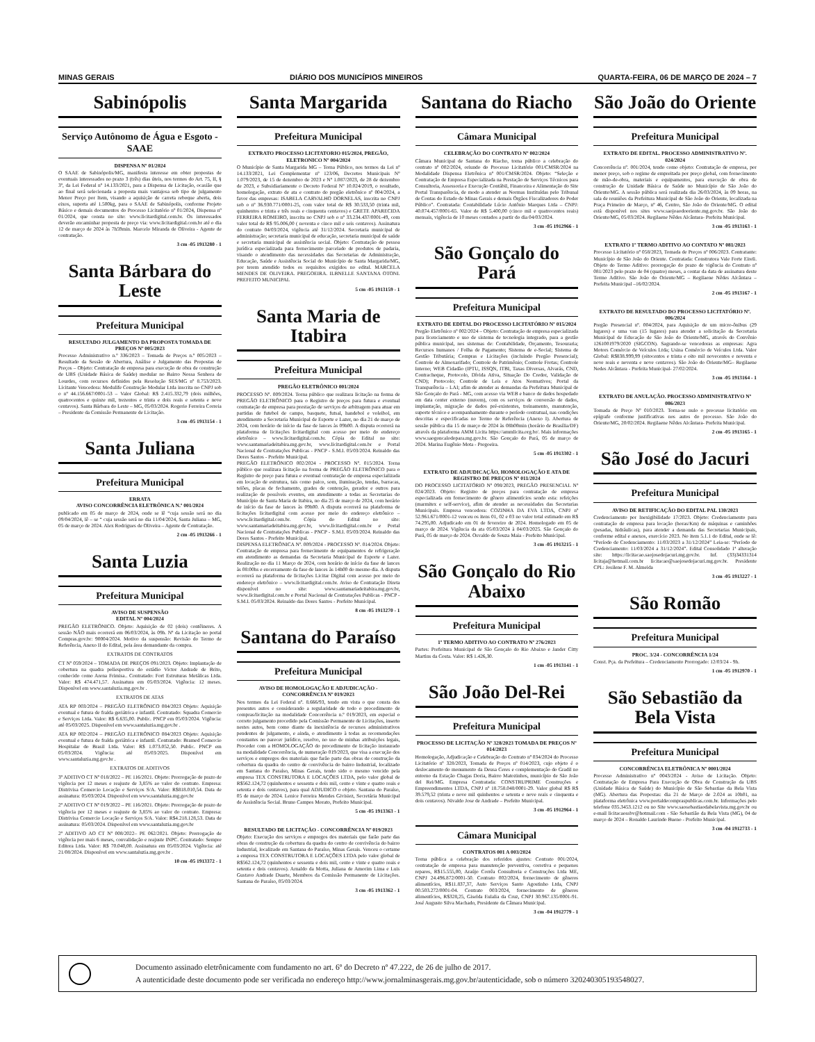MINAS GERAIS DIÁRIO DOS MUNICÍPIOS MINEIROS QUARTA-FEIRA, 06 DE MARÇO DE 2024 – 7
Sabinópolis
Serviço Autônomo de Água e Esgoto - SAAE
DISPENSA Nº 01/2024
O SAAE de Sabinópolis/MG, manifesta interesse em obter propostas de eventuais interessados no prazo 3 (três) dias úteis, nos termos do Art. 75, II, § 3º, da Lei Federal nº 14.133/2021, para a Dispensa de Licitação, ocasião que ao final será selecionada a proposta mais vantajosa sob tipo de julgamento Menor Preço por Item, visando a aquisição de carreta reboque aberta, dois eixos, suporta até 1.500kg, para o SAAE de Sabinópolis, conforme Projeto Básico e demais documentos do Processo Licitatório nº 01/2024, Dispensa nº 01/2024, que consta no site: www.licitardigital.com.br. Os interessados deverão encaminhar proposta de preço via: www.licitardigital.com.br até o dia 12 de março de 2024 às 7h59min. Marcelo Miranda de Oliveira - Agente de contratação.
3 cm -05 1913280 - 1
Santa Bárbara do Leste
Prefeitura Municipal
RESULTADO JULGAMENTO DA PROPOSTA TOMADA DE PREÇOS Nº 005/2023
Processo Administrativo n.º 336/2023 – Tomada de Preços n.º 005/2023 – Resultado da Sessão de Abertura, Análise e Julgamento das Propostas de Preços – Objeto: Contratação de empresa para execução de obra de construção de UBS (Unidade Básica de Saúde) modular no Bairro Nossa Senhora de Lourdes, com recursos definidos pela Resolução SES/MG nº 8.753/2023. Licitante Vencedora: Modulife Construção Modular Ltda inscrita no CNPJ sob o nº 44.156.667/0001-53 – Valor Global: R$ 2.415.332,79 (dois milhões, quatrocentos e quinze mil, trezentos e trinta e dois reais e setenta e nove centavos). Santa Bárbara do Leste – MG, 05/03/2024. Rogerio Ferreira Correia – Presidente da Comissão Permanente de Licitação.
3 cm -05 1913154 - 1
Santa Juliana
Prefeitura Municipal
ERRATA
AVISO CONCORRÊNCIA ELETRÔNICA N.º 001/2024
publicado em 05 de março de 2024, onde se lê “cuja sessão será no dia 09/04/2024, lê – se “ cuja sessão será no dia 11/04/2024, Santa Juliana – MG, 05 de março de 2024. Alex Rodrigues de Oliveira – Agente de Contratação.
2 cm -05 1913266 - 1
Santa Luzia
Prefeitura Municipal
AVISO DE SUSPENSÃO
EDITAL Nº 004/2024
PREGÃO ELETRÔNICO. Objeto: Aquisição de 02 (dois) contêineres. A sessão NÃO mais ocorrerá em 06/03/2024, às 09h. Nº da Licitação no portal Compras.gov.br: 90004/2024. Motivo da suspensão: Revisão do Termo de Referência, Anexo II do Edital, pela área demandante da compra.
EXTRATOS DE CONTRATOS
CT Nº 059/2024 – TOMADA DE PREÇOS 091/2023. Objeto: Implantação de cobertura na quadra poliesportiva do estádio Victor Andrade de Brito, conhecido como Arena Frimisa.. Contratado: Fort Estruturas Metálicas Ltda. Valor: R$ 474.471,57. Assinatura em 05/03/2024. Vigência: 12 meses. Disponível em www.santaluzia.mg.gov.br .
EXTRATOS DE ATAS
ATA RP 003/2024 – PREGÃO ELETRÔNICO 084/2023 Objeto: Aquisição eventual e futura de fralda geriátrica e infantil. Contratado: Squadra Comercio e Serviços Ltda. Valor: R$ 6.635,00. Public. PNCP em 05/03/2024. Vigência: até 05/03/2025. Disponível em www.santaluzia.mg.gov.br .
ATA RP 002/2024 – PREGÃO ELETRÔNICO 084/2023 Objeto: Aquisição eventual e futura de fralda geriátrica e infantil. Contratado: Bramed Comercio Hospitalar do Brasil Ltda. Valor: R$ 1.073.052,50. Public. PNCP em 05/03/2024. Vigência: até 05/03/2025. Disponível em www.santaluzia.mg.gov.br .
EXTRATOS DE ADITIVOS
3º ADITIVO CT Nº 018/2022 – PE 116/2021. Objeto: Prorrogação de prazo de vigência por 12 meses e reajuste de 3,85% ao valor do contrato. Empresa: Distrivisa Comercio Locação e Serviços S/A. Valor: R$818.010,54. Data de assinatura: 05/03/2024. Disponível em www.santaluzia.mg.gov.br
2º ADITIVO CT Nº 019/2022 – PE 116/2021. Objeto: Prorrogação de prazo de vigência por 12 meses e reajuste de 3,85% ao valor do contrato. Empresa: Distrivisa Comercio Locação e Serviços S/A. Valor: R$4.218.128,53. Data de assinatura: 05/03/2024. Disponível em www.santaluzia.mg.gov.br
2º ADITIVO AO CT Nº 008/2022– PE 062/2021. Objeto: Prorrogação de vigência por mais 6 meses, convalidação e reajuste INPC. Contratado: Sempre Editora Ltda. Valor: R$ 70.040,00. Assinatura em 05/03/2024. Vigência: até 21/08/2024. Disponível em www.santaluzia.mg.gov.br .
10 cm -05 1913372 - 1
Santa Margarida
Prefeitura Municipal
EXTRATO PROCESSO LICITATORIO 015/2024, PREGÃO, ELETRONICO Nº 004/2024
O Município de Santa Margarida MG – Torna Público, nos termos da Lei nº 14.133/2021, Lei Complementar nº 123/06, Decretos Municipais Nº 1.079/2023, de 15 de dezembro de 2023 e Nº 1.087/2023, de 28 de dezembro de 2023, e Subsidiariamente o Decreto Federal Nº 10.024/2019, o resultado, homologação, extrato de ata e contrato do pregão eletrônico nº 004/2024, a favor das empresas: ISABELA CARVALHO DORNELAS, inscrita no CNPJ sob o nº 36.930.771/0001-25, com valor total de R$ 30.533,50 (trinta mil, quinhentos e trinta e três reais e cinquenta centavos) e GRETE APARECIDA FERREIRA ROMEIRO, inscrita no CNPJ sob o nº 33.234.437/0001-49, com valor total de R$ 95.006,00 ( noventa e cinco mil e seis centavos). Assinatura do contrato 04/03/2024, vigência até 31/12/2024. Secretaria municipal de administração; secretaria municipal de educação, secretaria municipal de saúde e secretaria municipal de assistência social. Objeto: Contratação de pessoa jurídica especializada para fornecimento parcelado de produtos de padaria, visando o atendimento das necessidades das Secretarias de Administração, Educação, Saúde e Assistência Social do Município de Santa Margarida/MG, por terem atendido todos os requisitos exigidos no edital. MARCELA MENDES DE OLIVEIRA. PREGOEIRA. ILBNELLE SANTANA OTONI. PREFEITO MUNICIPAL
5 cm -05 1913159 - 1
Santa Maria de Itabira
Prefeitura Municipal
PREGÃO ELETRÔNICO 001/2024
PROCESSO Nº. 009/2024. Torna público que realizara licitação na forma de PREGÃO ELETRÔNICO para o Registro de preços para futura e eventual contratação de empresa para prestação de serviços de arbitragem para atuar em partidas de futebol de campo, basquete, futsal, handebol e voleibol, em atendimento a Secretaria Municipal de Esporte e Lazer, no dia 21 de março de 2024, com horário de início da fase de lances às 09h00. A disputa ocorrerá na plataforma de licitações licitardigital com acesso por meio do endereço eletrônico – www.licitardigital.com.br. Cópia do Edital no site: www.santamariadeitabira.mg.gov.br, www.licitardigital.com.br e Portal Nacional de Contratações Publicas - PNCP - S.M.I. 05/03/2024. Reinaldo das Dores Santos - Prefeito Municipal.
PREGÃO ELETRÔNICO 002/2024 - PROCESSO Nº. 015/2024. Torna público que realizara licitação na forma de PREGÃO ELETRÔNICO para o Registro de preço para futura e eventual contratação de empresa especializada em locação de estrutura, tais como palco, som, iluminação, tendas, barracas, telões, placas de fechamento, grades de contenção, gerador e outros para realização de possíveis eventos, em atendimento a todas as Secretarias do Município de Santa Maria de Itabira, no dia 25 de março de 2024, com horário de início da fase de lances às 09h00. A disputa ocorrerá na plataforma de licitações licitardigital com acesso por meio do endereço eletrônico – www.licitardigital.com.br. Cópia do Edital no site: www.santamariadeitabira.mg.gov.br, www.licitardigital.com.br e Portal Nacional de Contratações Publicas - PNCP - S.M.I. 05/03/2024. Reinaldo das Dores Santos - Prefeito Municipal.
DISPENSA ELETRÔNICA Nº. 009/2024 - PROCESSO Nº. 014/2024. Objeto: Contratação de empresa para fornecimento de equipamentos de refrigeração em atendimento as demandas da Secretaria Municipal de Esporte e Lazer. Realização no dia 11 Março de 2024, com horário de início da fase de lances às 08:00hs e encerramento da fase de lances às 14h00 do mesmo dia. A disputa ocorrerá na plataforma de licitações Licitar Digital com acesso por meio do endereço eletrônico – www.licitardigital.com.br. Aviso de Contratação Direta disponível no site: www.santamariadeitabira.mg.gov.br, www.licitardigital.com.br e Portal Nacional de Contratações Publicas - PNCP - S.M.I. 05/03/2024. Reinaldo das Dores Santos - Prefeito Municipal.
8 cm -05 1913270 - 1
Santana do Paraíso
Prefeitura Municipal
AVISO DE HOMOLOGAÇÃO E ADJUDICAÇÃO - CONCORRÊNCIA Nº 019/2023
Nos termos da Lei Federal nº. 8.666/93, tendo em vista o que consta dos presentes autos e considerando a regularidade de todo o procedimento de compras/licitação na modalidade Concorrência n.º 019/2023, em especial o correto julgamento procedido pela Comissão Permanente de Licitações, inserto nestes autos, bem como diante da inexistência de recursos administrativos pendentes de julgamento, e ainda, o atendimento à todas as recomendações constantes no parecer jurídico, resolvo, no uso de minhas atribuições legais, Proceder com a HOMOLOGAÇÃO do procedimento de licitação instaurado na modalidade Concorrência, de numeração 019/2023, que visa a execução dos serviços e empregos dos materiais que farão parte das obras de construção da cobertura da quadra do centro de convivência do bairro Industrial, localizado em Santana do Paraíso, Minas Gerais, tendo sido o mesmo vencido pela empresa TEX CONSTRUTORA E LOCAÇÕES LTDA, pelo valor global de R$562.124,72 (quinhentos e sessenta e dois mil, cento e vinte e quatro reais e setenta e dois centavos), para qual ADJUDICO o objeto. Santana do Paraíso, 05 de março de 2024. Lenice Ferreira Mendes Givisiez, Secretária Municipal de Assistência Social. Bruno Campos Morato, Prefeito Municipal.
5 cm -05 1913363 - 1
RESULTADO DE LICITAÇÃO - CONCORRÊNCIA Nº 019/2023
Objeto: Execução dos serviços e empregos dos materiais que farão parte das obras de construção da cobertura da quadra do centro de convivência do bairro Industrial, localizado em Santana do Paraíso, Minas Gerais. Venceu o certame a empresa TEX CONSTRUTORA E LOCAÇÕES LTDA pelo valor global de R$562.124,72 (quinhentos e sessenta e dois mil, cento e vinte e quatro reais e setenta e dois centavos). Arnaldo da Motta, Juliana de Amorim Lima e Luis Gustavo Andrade Duarte, Membros da Comissão Permanente de Licitações. Santana do Paraíso, 05/03/2024.
3 cm -05 1913362 - 1
Santana do Riacho
Câmara Municipal
CELEBRAÇÃO DO CONTRATO Nº 002/2024
Câmara Municipal de Santana do Riacho, torna público a celebração do contrato nº 002/2024, oriundo do Processo Licitatório 001/CMSR/2024 na Modalidade Dispensa Eletrônica nº 001/CMSR/2024. Objeto: “Seleção e Contratação de Empresa Especializada na Prestação de Serviços Técnicos para Consultoria, Assessoria e Execução Contábil, Financeira e Alimentação do Site Portal Transparência, de modo a atender as Normas Instituídas pelo Tribunal de Contas do Estado de Minas Gerais e demais Órgãos Fiscalizadores do Poder Público”. Contratada: Contabilidade Lúcio Antônio Marques Ltda – CNPJ: 40.074.457/0001-65. Valor de R$ 5.400,00 (cinco mil e quatrocentos reais) mensais, vigência de 10 meses contados a partir do dia 04/03/2024.
3 cm -05 1912966 - 1
São Gonçalo do Pará
Prefeitura Municipal
EXTRATO DE EDITAL DO PROCESSO LICITATÓRIO Nº 015/2024
Pregão Eletrônico nº 002/2024 – Objeto: Contratação de empresa especializada para licenciamento e uso de sistema de tecnologia integrado, para a gestão pública municipal, nos sistemas de: Contabilidade, Orçamento, Tesouraria; Recursos humanos / Folha de Pagamento; Sistema de e-Social; Sistema de Gestão Tributária; Compras e Licitações (incluindo Pregão Presencial); Controle de Almoxarifado; Controle de Patrimônio; Controle Frotas; Controle Interno; WEB Cidadão (IPTU, ISSQN, ITBI, Taxas Diversas, Alvarás, CND, Contracheque, Protocolo, Dívida Ativa, Situação Do Credor, Validação de CND); Protocolo; Controle de Leis e Atos Normativos; Portal da Transparência – LAI; afim de atender as demandas da Prefeitura Municipal de São Gonçalo do Pará - MG, com acesso via WEB e banco de dados hospedado em data center externo (nuvem), com os serviços de conversão de dados, implantação, migração de dados pré-existentes, treinamento, manutenção, suporte técnico e acompanhamento durante o período contratual, nas condições descritas e especificadas no Termo de Referência (Anexo I). Abertura de sessão pública dia 15 de março de 2024 às 08h00min (horário de Brasília/DF) através da plataforma AMM Licita https://ammlicita.org.br/. Mais informações www.saogoncalodopara.mg.gov.br. São Gonçalo do Pará, 05 de março de 2024. Marina Eugênio Mota - Pregoeira.
5 cm -05 1913302 - 1
EXTRATO DE ADJUDICAÇÃO, HOMOLOGAÇÃO E ATA DE REGISTRO DE PREÇOS Nº 011/2024
DO PROCESSO LICITATÓRIO Nº 098/2023, PREGÃO PRESENCIAL Nº 024/2023. Objeto: Registro de preços para contratação de empresa especializada em fornecimento de gênero alimentícios sendo esta: refeições (marmitex e self-service), afim de atender as necessidades das Secretarias Municipais. Empresa vencedora: COZINHA DA EVA LTDA, CNPJ nº 52.961.671/0001-12 venceu os itens 01, 02 e 03 no valor total estimado em R$ 74.295,00. Adjudicado em 01 de fevereiro de 2024. Homologado em 05 de março de 2024. Vigência da ata 05/03/2024 à 04/03/2025. São Gonçalo do Pará, 05 de março de 2024. Osvaldo de Souza Maia - Prefeito Municipal.
3 cm -05 1913215 - 1
São Gonçalo do Rio Abaixo
Prefeitura Municipal
1º TERMO ADITIVO AO CONTRATO Nº 276/2023
Partes: Prefeitura Municipal de São Gonçalo do Rio Abaixo e Jander Citty Martins da Costa. Valor: R$ 1.426,30.
1 cm -05 1913141 - 1
São João Del-Rei
Prefeitura Municipal
PROCESSO DE LICITAÇÃO Nº 328/2023 TOMADA DE PREÇOS Nº 014/2023
Homologação, Adjudicação e Celebração do Contrato nº 034/2024 do Processo Licitatório nº 328/2023, Tomada de Preços nº 014/2023, cujo objeto é o deslocamento do monumento da Deusa Ceres e complementação do Gradil no entorno da Estação Chagas Doria, Bairro Matozinhos, município de São João del Rei/MG. Empresa Contratada: CONSTRUPRIME Construções e Empreendimentos LTDA, CNPJ nº 18.758.048/0001-29. Valor global R$ R$ 39.579,52 (trinta e nove mil quinhentos e setenta e nove reais e cinquenta e dois centavos). Nivaldo Jose de Andrade – Prefeito Municipal.
3 cm -05 1912964 - 1
Câmara Municipal
CONTRATOS 001 A 003/2024
Torna pública a celebração dos referidos ajustes: Contrato 001/2024, contratação de empresa para manutenção preventiva, corretiva e pequenos reparos, R$15.555,00, Araújo Corrêa Consultoria e Construções Ltda ME, CNPJ 24.496.872/0001-50. Contrato 002/2024, fornecimento de gêneros alimentícios, R$11.837,37, Auto Serviços Santo Agostinho Ltda, CNPJ 00.503.272/0001-04. Contrato 003/2024, fornecimento de gêneros alimentícios, R$328,25, Giselda Eulalia da Cruz, CNPJ 30.967.135/0001-91. José Augusto Silva Machado, Presidente da Câmara Municipal.
3 cm -04 1912779 - 1
São João do Oriente
Prefeitura Municipal
EXTRATO DE EDITAL. PROCESSO ADMINISTRATIVO Nº. 024/2024
Concorrência nº. 001/2024, tendo como objeto: Contratação de empresa, por menor preço, sob o regime de empreitada por preço global, com fornecimento de mão-de-obra, materiais e equipamentos, para execução de obra de construção de Unidade Básica de Saúde no Município de São João do Oriente/MG. A sessão pública será realizada dia 26/03/2024, às 09 horas, na sala de reuniões da Prefeitura Municipal de São João do Oriente, localizada na Praça Primeiro de Março, nº 46, Centro, São João do Oriente/MG. O edital está disponível nos sites www.saojoaodooriente.mg.gov.br. São João do Oriente/MG, 05/03/2024. Regilaene Nêdes Alcântara- Prefeita Municipal.
3 cm -05 1913163 - 1
EXTRATO 1º TERMO ADITIVO AO CONTATO Nº 081/2023
Processo Licitatório nº 058/2023, Tomada de Preços nº 006/2023. Contratante: Município de São João do Oriente. Contratada: Construtora Vale Forte Eireli. Objeto do Termo Aditivo: prorrogação do prazo de vigência do Contrato nº 081/2023 pelo prazo de 04 (quatro) meses, a contar da data de assinatura deste Termo Aditivo. São João do Oriente/MG – Regilaene Nêdes Alcântara – Prefeita Municipal –16/02/2024.
2 cm -05 1913167 - 1
EXTRATO DE RESULTADO DO PROCESSO LICITATÓRIO Nº. 006/2024
Pregão Presencial nº. 004/2024, para Aquisição de um micro-ônibus (29 lugares) e uma van (15 lugares) para atender a solicitação da Secretaria Municipal de Educação de São João do Oriente/MG, através do Convênio 1261001979/2020 (SIGCON). Sagrando-se vencedoras as empresas: Agra Motors Comércio de Veículos Ltda; Usina Comércio de Veículos Ltda. Valor Global: R$838.999,99 (oitocentos e trinta e oito mil novecentos e noventa e nove reais e noventa e nove centavos). São João do Oriente/MG– Regilaene Nedes Alcântara - Prefeita Municipal- 27/02/2024.
3 cm -05 1913164 - 1
EXTRATO DE ANULAÇÃO. PROCESSO ADMINISTRATIVO Nº 086/2023
Tomada de Preço Nº 010/2023. Torna-se nulo o processo licitatório em epígrafe conforme justificativas nos autos do processo. São João do Oriente/MG, 20/02/2024. Regilaene Nêdes Alcântara- Prefeita Municipal.
2 cm -05 1913165 - 1
São José do Jacuri
Prefeitura Municipal
AVISO DE RETIFICAÇÃO DO EDITAL PAL 130/2023
Credenciamento por Inexigibilidade 17/2023. Objeto: Credenciamento para contratação de empresa para locação (horas/Km) de máquinas e caminhões (pesadas, hidráulicas), para atender a demanda das Secretarias Municipais, conforme edital e anexos, exercício 2023. No item 5.1.1 do Edital, onde se lê: “Período de Credenciamento: 11/03/2023 a 31/12/2024” Leia-se: “Período de Credenciamento: 11/03/2024 a 31/12/2024”. Edital Consolidado 1ª alteração site: https://licitacao.saojosedojacuri.mg.gov.br. Inf. (33)34331314 licitaja@hotmail.com.br licitacao@saojosedojacuri.mg.gov.br. Presidente CPL: Josilene F. M. Almeida
3 cm -05 1913227 - 1
São Romão
Prefeitura Municipal
PROC. 3/24 - CONCORRÊNCIA 1/24
Const. Pça. da Prefeitura – Credenciamento Prorrogado: 12/03/24 - 9h.
1 cm -05 1912970 - 1
São Sebastião da Bela Vista
Prefeitura Municipal
CONCORRÊNCIA ELETRÔNICA Nº 0001/2024
Processo Administrativo nº 0043/2024 - Aviso de Licitação. Objeto: Contratação de Empresa Para Execução de Obra de Construção da UBS (Unidade Básica de Saúde) do Município de São Sebastiao da Bela Vista (MG). Abertura das Propostas: dia 21 de Março de 2.024 as 10h01, na plataforma eletrônica www.portaldecompraspublicas.com.br. Informações pelo telefone 035.3453.1212 ou no Site www.saosebastiaodabelavista.mg.gov.br ou e-mail licitacaossbv@hotmail.com - São Sebastião da Bela Vista (MG), 04 de março de 2024 – Ronaldo Laurindo Bueno - Prefeito Municipal.
3 cm -04 1912733 - 1
Documento assinado eletrônicamente com fundamento no art. 6º do Decreto nº 47.222, de 26 de julho de 2017.
A autenticidade deste documento pode ser verificada no endereço http://www.jornalminasgerais.mg.gov.br/autenticidade, sob o número 320240305193548027.